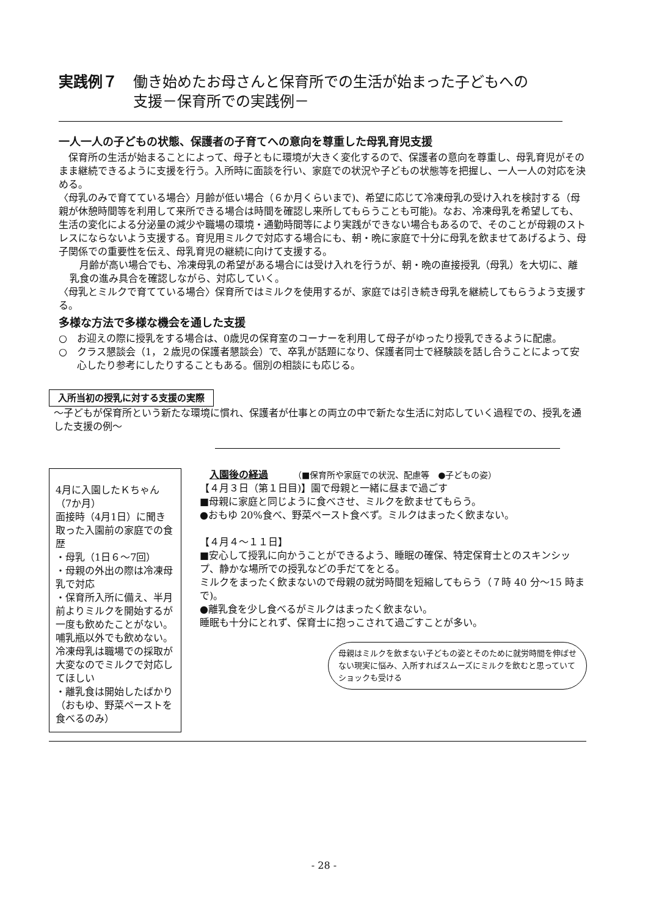実践例７ 働き始めたお母さんと保育所での生活が始まった子どもへの
支援－保育所での実践例－
一人一人の子どもの状態、保護者の子育てへの意向を尊重した母乳育児支援
　保育所の生活が始まることによって、母子ともに環境が大きく変化するので、保護者の意向を尊重し、母乳育児がそのまま継続できるように支援を行う。入所時に面談を行い、家庭での状況や子どもの状態等を把握し、一人一人の対応を決める。
〈母乳のみで育てている場合〉月齢が低い場合（６か月くらいまで)、希望に応じて冷凍母乳の受け入れを検討する（母親が休憩時間等を利用して来所できる場合は時間を確認し来所してもらうことも可能)。なお、冷凍母乳を希望しても、生活の変化による分泌量の減少や職場の環境・通勤時間等により実践ができない場合もあるので、そのことが母親のストレスにならないよう支援する。育児用ミルクで対応する場合にも、朝・晩に家庭で十分に母乳を飲ませてあげるよう、母子関係での重要性を伝え、母乳育児の継続に向けて支援する。
　月齢が高い場合でも、冷凍母乳の希望がある場合には受け入れを行うが、朝・晩の直接授乳（母乳）を大切に、離乳食の進み具合を確認しながら、対応していく。
〈母乳とミルクで育てている場合〉保育所ではミルクを使用するが、家庭では引き続き母乳を継続してもらうよう支援する。
多様な方法で多様な機会を通した支援
○　お迎えの際に授乳をする場合は、0歳児の保育室のコーナーを利用して母子がゆったり授乳できるように配慮。
○　クラス懇談会（1，２歳児の保護者懇談会）で、卒乳が話題になり、保護者同士で経験談を話し合うことによって安心したり参考にしたりすることもある。個別の相談にも応じる。
入所当初の授乳に対する支援の実際
～子どもが保育所という新たな環境に慣れ、保護者が仕事との両立の中で新たな生活に対応していく過程での、授乳を通した支援の例～
4月に入園したＫちゃん（7か月）
面接時（4月1日）に聞き取った入園前の家庭での食歴
・母乳（1日６～7回）
・母親の外出の際は冷凍母乳で対応
・保育所入所に備え、半月前よりミルクを開始するが一度も飲めたことがない。哺乳瓶以外でも飲めない。冷凍母乳は職場での採取が大変なのでミルクで対応してほしい
・離乳食は開始したばかり（おもゆ、野菜ペーストを食べるのみ）
入園後の経過　　　（■保育所や家庭での状況、配慮等　●子どもの姿）
【４月３日（第１日目)】園で母親と一緒に昼まで過ごす
■母親に家庭と同じように食べさせ、ミルクを飲ませてもらう。
●おもゆ 20%食べ、野菜ペースト食べず。ミルクはまったく飲まない。
【４月４～１１日】
■安心して授乳に向かうことができるよう、睡眠の確保、特定保育士とのスキンシップ、静かな場所での授乳などの手だてをとる。
ミルクをまったく飲まないので母親の就労時間を短縮してもらう（７時 40 分～15 時まで)。
●離乳食を少し食べるがミルクはまったく飲まない。
睡眠も十分にとれず、保育士に抱っこされて過ごすことが多い。
母親はミルクを飲まない子どもの姿とそのために就労時間を伸ばせない現実に悩み、入所すればスムーズにミルクを飲むと思っていてショックも受ける
- 28 -